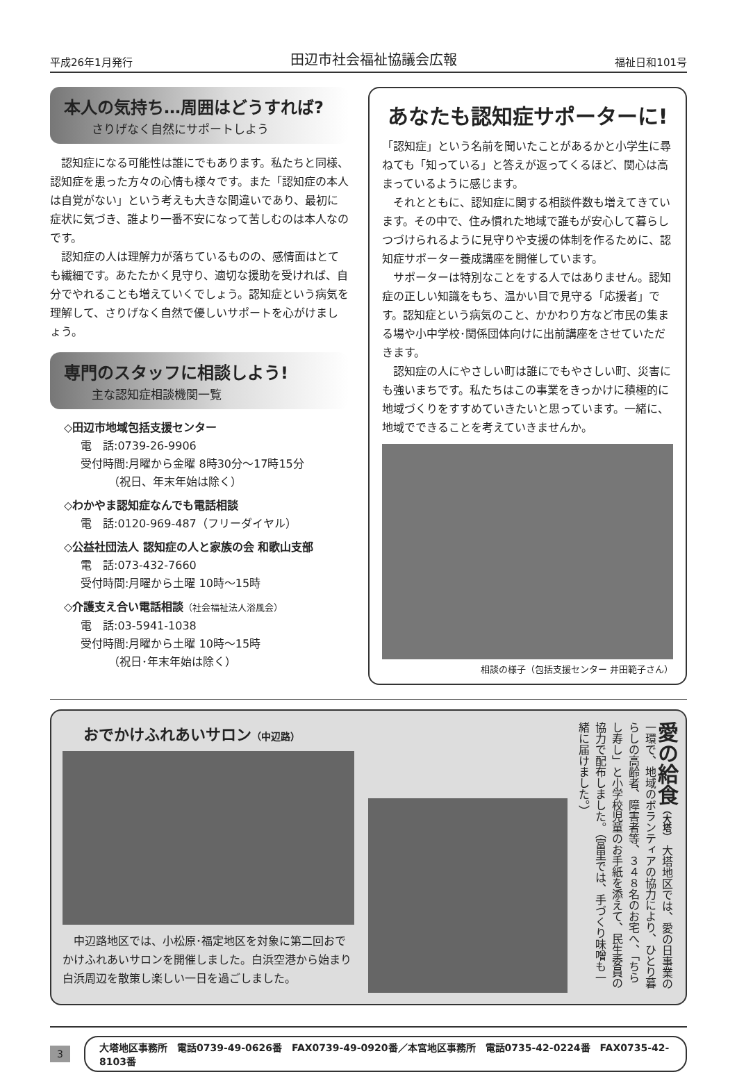平成26年1月発行 田辺市社会福祉協議会広報 福祉日和101号
本人の気持ち…周囲はどうすれば?
さりげなく自然にサポートしよう
認知症になる可能性は誰にでもあります。私たちと同様、認知症を患った方々の心情も様々です。また「認知症の本人は自覚がない」という考えも大きな間違いであり、最初に症状に気づき、誰より一番不安になって苦しむのは本人なのです。
認知症の人は理解力が落ちているものの、感情面はとても繊細です。あたたかく見守り、適切な援助を受ければ、自分でやれることも増えていくでしょう。認知症という病気を理解して、さりげなく自然で優しいサポートを心がけましょう。
専門のスタッフに相談しよう!
主な認知症相談機関一覧
◇田辺市地域包括支援センター
電　話:0739-26-9906
受付時間:月曜から金曜 8時30分～17時15分
　　　（祝日、年末年始は除く）
◇わかやま認知症なんでも電話相談
電　話:0120-969-487（フリーダイヤル）
◇公益社団法人 認知症の人と家族の会 和歌山支部
電　話:073-432-7660
受付時間:月曜から土曜 10時～15時
◇介護支え合い電話相談（社会福祉法人浴風会）
電　話:03-5941-1038
受付時間:月曜から土曜 10時～15時
　　　（祝日･年末年始は除く）
あなたも認知症サポーターに!
「認知症」という名前を聞いたことがあるかと小学生に尋ねても「知っている」と答えが返ってくるほど、関心は高まっているように感じます。
それとともに、認知症に関する相談件数も増えてきています。その中で、住み慣れた地域で誰もが安心して暮らしつづけられるように見守りや支援の体制を作るために、認知症サポーター養成講座を開催しています。
サポーターは特別なことをする人ではありません。認知症の正しい知識をもち、温かい目で見守る「応援者」です。認知症という病気のこと、かかわり方など市民の集まる場や小中学校･関係団体向けに出前講座をさせていただきます。
認知症の人にやさしい町は誰にでもやさしい町、災害にも強いまちです。私たちはこの事業をきっかけに積極的に地域づくりをすすめていきたいと思っています。一緒に、地域でできることを考えていきませんか。
相談の様子（包括支援センター 井田範子さん）
おでかけふれあいサロン（中辺路）
中辺路地区では、小松原･福定地区を対象に第二回おでかけふれあいサロンを開催しました。白浜空港から始まり白浜周辺を散策し楽しい一日を過ごしました。
愛の給食（大塔） 大塔地区では、愛の日事業の一環で、地域のボランティアの協力により、ひとり暮らしの高齢者、障害者等、３４８名のお宅へ、「ちらし寿し」と小学校児童のお手紙を添えて、民生委員の協力で配布しました。（富里では、手づくり味噌も一緒に届けました。）
3
大塔地区事務所　電話0739-49-0626番　FAX0739-49-0920番／本宮地区事務所　電話0735-42-0224番　FAX0735-42-8103番